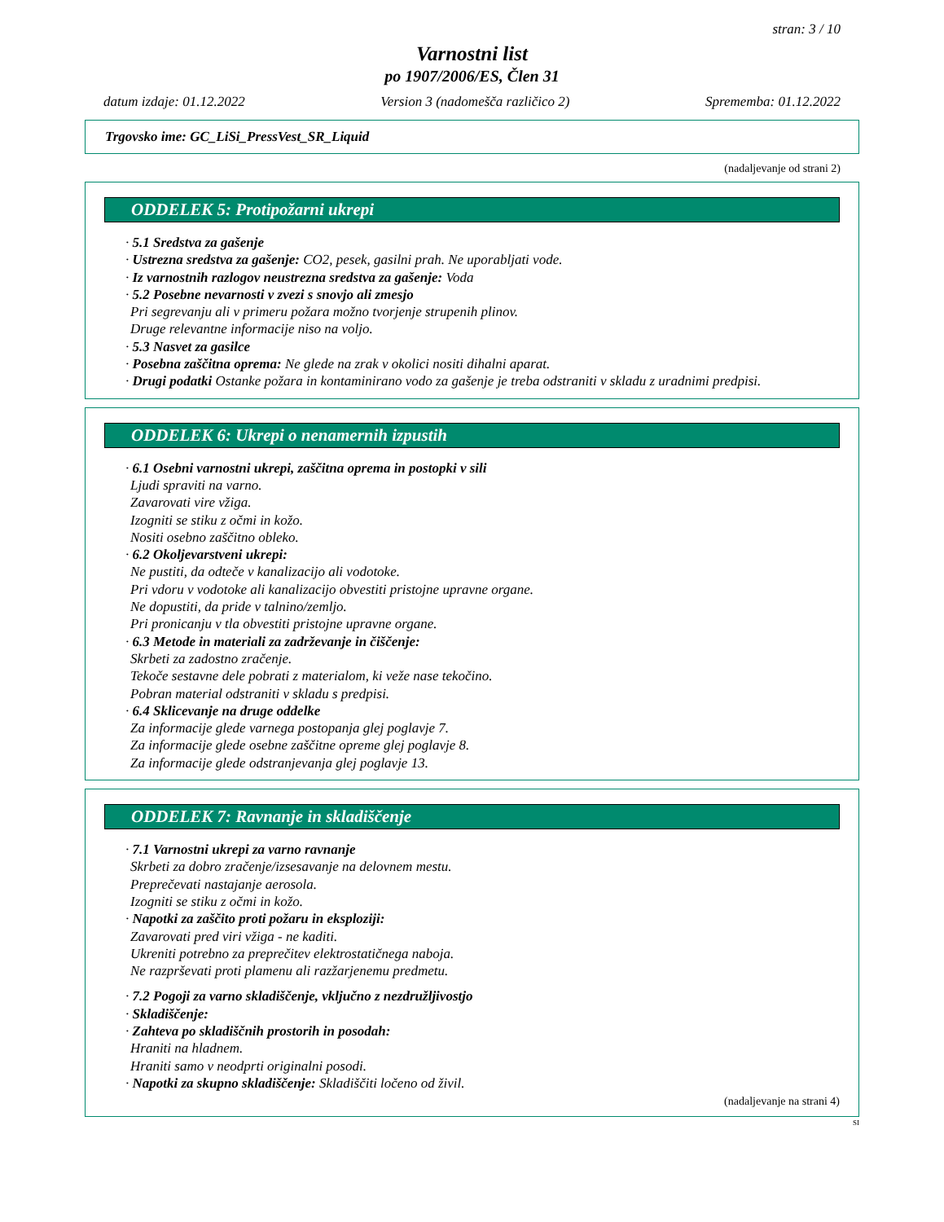stran: 3 / 10
Varnostni list
po 1907/2006/ES, Člen 31
datum izdaje: 01.12.2022 Version 3 (nadomešča različico 2) Sprememba: 01.12.2022
Trgovsko ime: GC_LiSi_PressVest_SR_Liquid
(nadaljevanje od strani 2)
ODDELEK 5: Protipožarni ukrepi
· 5.1 Sredstva za gašenje
· Ustrezna sredstva za gašenje: CO2, pesek, gasilni prah. Ne uporabljati vode.
· Iz varnostnih razlogov neustrezna sredstva za gašenje: Voda
· 5.2 Posebne nevarnosti v zvezi s snovjo ali zmesjo
Pri segrevanju ali v primeru požara možno tvorjenje strupenih plinov.
Druge relevantne informacije niso na voljo.
· 5.3 Nasvet za gasilce
· Posebna zaščitna oprema: Ne glede na zrak v okolici nositi dihalni aparat.
· Drugi podatki Ostanke požara in kontaminirano vodo za gašenje je treba odstraniti v skladu z uradnimi predpisi.
ODDELEK 6: Ukrepi o nenamernih izpustih
· 6.1 Osebni varnostni ukrepi, zaščitna oprema in postopki v sili
Ljudi spraviti na varno.
Zavarovati vire vžiga.
Izogniti se stiku z očmi in kožo.
Nositi osebno zaščitno obleko.
· 6.2 Okoljevarstveni ukrepi:
Ne pustiti, da odteče v kanalizacijo ali vodotoke.
Pri vdoru v vodotoke ali kanalizacijo obvestiti pristojne upravne organe.
Ne dopustiti, da pride v talnino/zemljo.
Pri pronicanju v tla obvestiti pristojne upravne organe.
· 6.3 Metode in materiali za zadrževanje in čiščenje:
Skrbeti za zadostno zračenje.
Tekoče sestavne dele pobrati z materialom, ki veže nase tekočino.
Pobran material odstraniti v skladu s predpisi.
· 6.4 Sklicevanje na druge oddelke
Za informacije glede varnega postopanja glej poglavje 7.
Za informacije glede osebne zaščitne opreme glej poglavje 8.
Za informacije glede odstranjevanja glej poglavje 13.
ODDELEK 7: Ravnanje in skladiščenje
· 7.1 Varnostni ukrepi za varno ravnanje
Skrbeti za dobro zračenje/izsesavanje na delovnem mestu.
Preprečevati nastajanje aerosola.
Izogniti se stiku z očmi in kožo.
· Napotki za zaščito proti požaru in eksploziji:
Zavarovati pred viri vžiga - ne kaditi.
Ukreniti potrebno za preprečitev elektrostatičnega naboja.
Ne razprševati proti plamenu ali razžarjenemu predmetu.
· 7.2 Pogoji za varno skladiščenje, vključno z nezdružljivostjo
· Skladiščenje:
· Zahteva po skladiščnih prostorih in posodah:
Hraniti na hladnem.
Hraniti samo v neodprti originalni posodi.
· Napotki za skupno skladiščenje: Skladiščiti ločeno od živil.
(nadaljevanje na strani 4)
SI